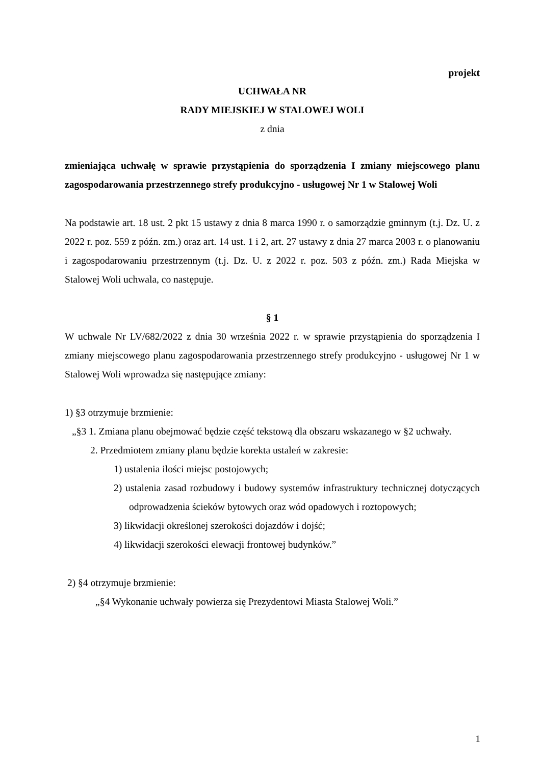projekt
UCHWAŁA NR
RADY MIEJSKIEJ W STALOWEJ WOLI
z dnia
zmieniająca uchwałę w sprawie przystąpienia do sporządzenia I zmiany miejscowego planu zagospodarowania przestrzennego strefy produkcyjno - usługowej Nr 1 w Stalowej Woli
Na podstawie art. 18 ust. 2 pkt 15 ustawy z dnia 8 marca 1990 r. o samorządzie gminnym (t.j. Dz. U. z 2022 r. poz. 559 z późn. zm.) oraz art. 14 ust. 1 i 2, art. 27 ustawy z dnia 27 marca 2003 r. o planowaniu i zagospodarowaniu przestrzennym (t.j. Dz. U. z 2022 r. poz. 503 z późn. zm.) Rada Miejska w Stalowej Woli uchwala, co następuje.
§ 1
W uchwale Nr LV/682/2022 z dnia 30 września 2022 r. w sprawie przystąpienia do sporządzenia I zmiany miejscowego planu zagospodarowania przestrzennego strefy produkcyjno - usługowej Nr 1 w Stalowej Woli wprowadza się następujące zmiany:
1) §3 otrzymuje brzmienie:
„§3 1. Zmiana planu obejmować będzie część tekstową dla obszaru wskazanego w §2 uchwały.
2. Przedmiotem zmiany planu będzie korekta ustaleń w zakresie:
1) ustalenia ilości miejsc postojowych;
2) ustalenia zasad rozbudowy i budowy systemów infrastruktury technicznej dotyczących odprowadzenia ścieków bytowych oraz wód opadowych i roztopowych;
3) likwidacji określonej szerokości dojazdów i dojść;
4) likwidacji szerokości elewacji frontowej budynków.”
2) §4 otrzymuje brzmienie:
„§4 Wykonanie uchwały powierza się Prezydentowi Miasta Stalowej Woli.”
1